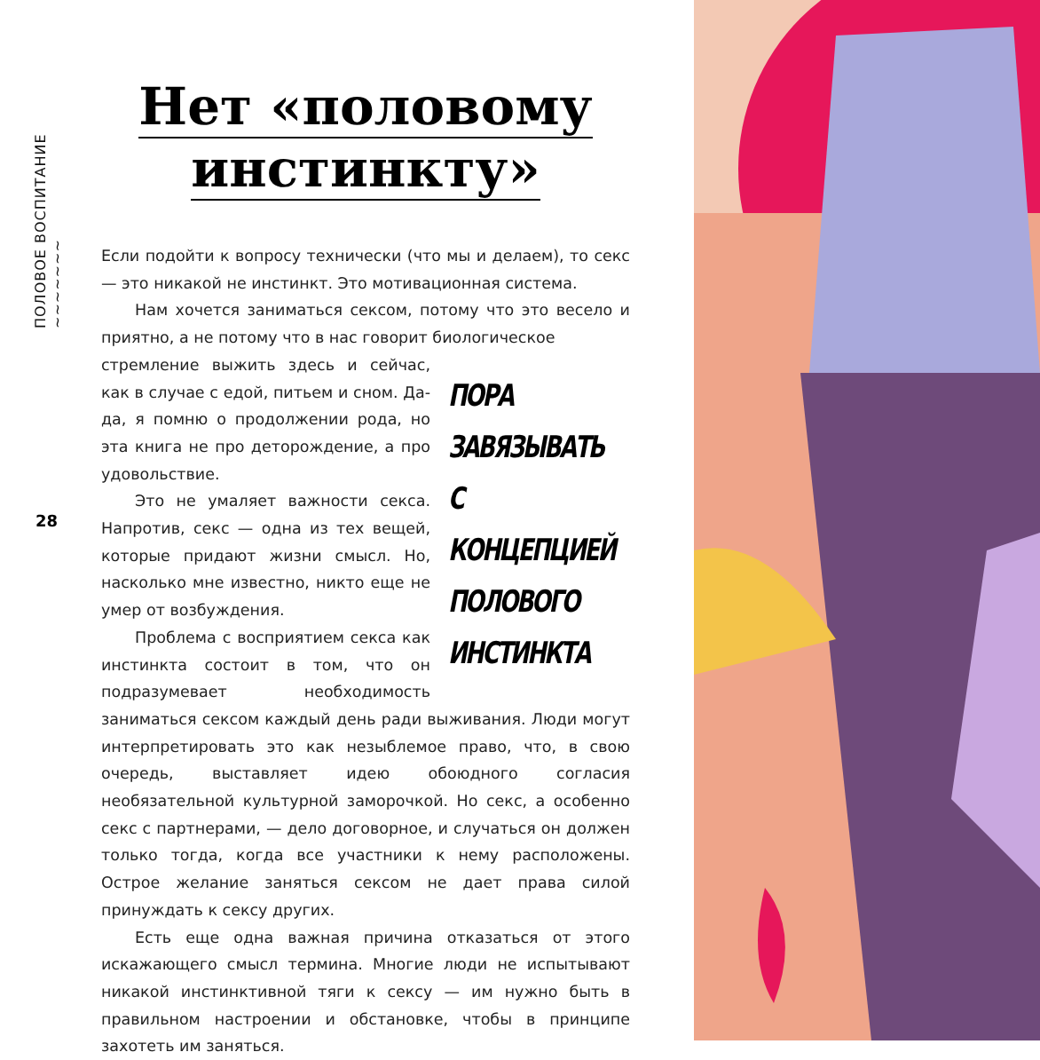ПОЛОВОЕ ВОСПИТАНИЕ ~~~~~~~
28
Нет «половому
инстинкту»
Если подойти к вопросу технически (что мы и делаем), то секс — это никакой не инстинкт. Это мотивационная система.
Нам хочется заниматься сексом, потому что это весело и приятно, а не потому что в нас говорит биологическое
ПОРА ЗАВЯЗЫВАТЬ С КОНЦЕПЦИЕЙ ПОЛОВОГО ИНСТИНКТА
стремление выжить здесь и сейчас, как в случае с едой, питьем и сном. Да-да, я помню о продолжении рода, но эта книга не про деторождение, а про удовольствие.
Это не умаляет важности секса. Напротив, секс — одна из тех вещей, которые придают жизни смысл. Но, насколько мне известно, никто еще не умер от возбуждения.
Проблема с восприятием секса как инстинкта состоит в том, что он подразумевает необходимость заниматься сексом каждый день ради выживания. Люди могут интерпретировать это как незыблемое право, что, в свою очередь, выставляет идею обоюдного согласия необязательной культурной заморочкой. Но секс, а особенно секс с партнерами, — дело договорное, и случаться он должен только тогда, когда все участники к нему расположены. Острое желание заняться сексом не дает права силой принуждать к сексу других.
Есть еще одна важная причина отказаться от этого искажающего смысл термина. Многие люди не испытывают никакой инстинктивной тяги к сексу — им нужно быть в правильном настроении и обстановке, чтобы в принципе захотеть им заняться.